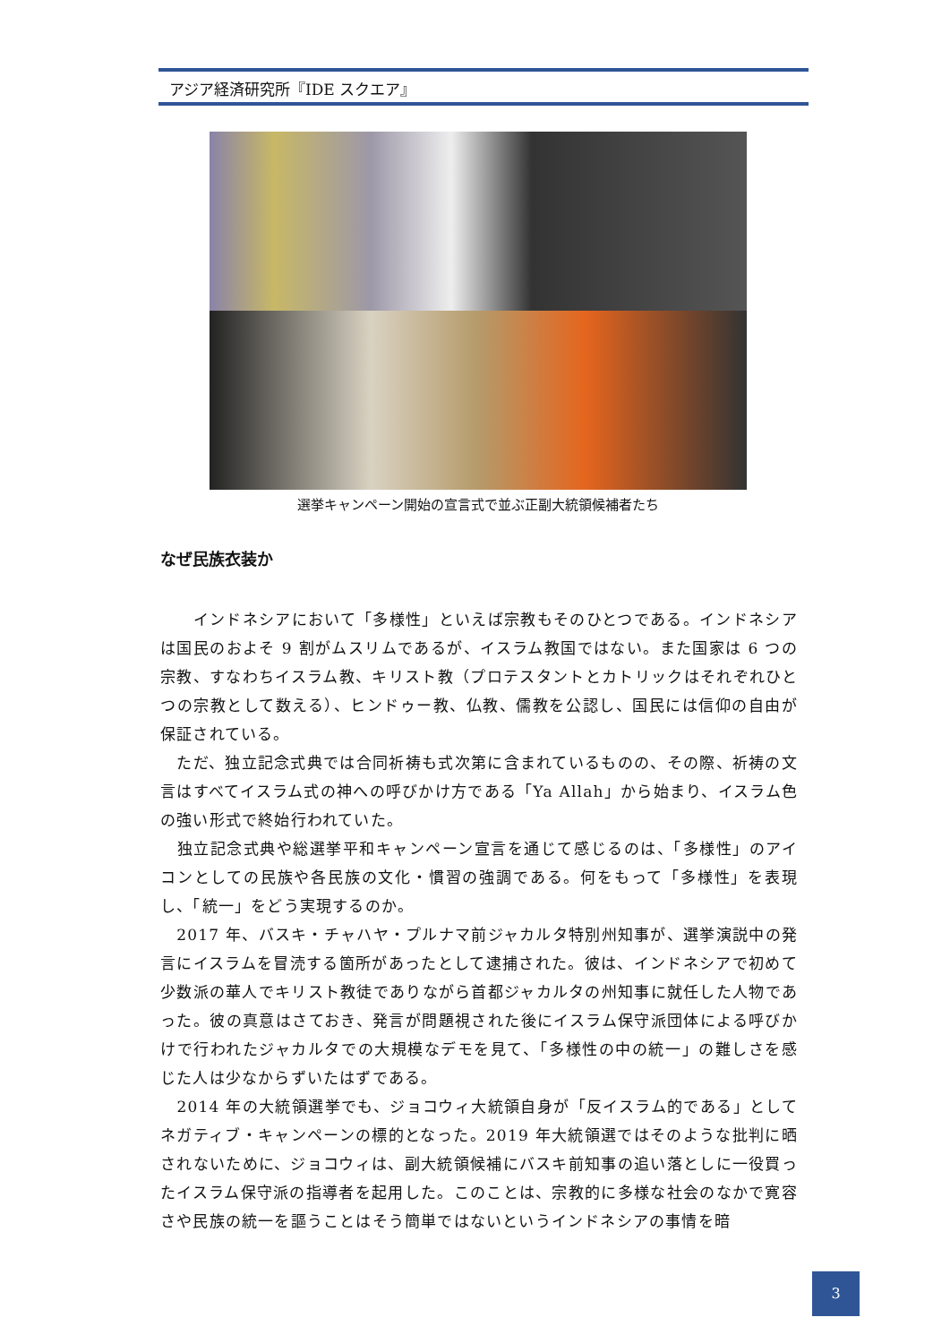アジア経済研究所『IDE スクエア』
選挙キャンペーン開始の宣言式で並ぶ正副大統領候補者たち
なぜ民族衣装か
　　インドネシアにおいて「多様性」といえば宗教もそのひとつである。インドネシアは国民のおよそ 9 割がムスリムであるが、イスラム教国ではない。また国家は 6 つの宗教、すなわちイスラム教、キリスト教（プロテスタントとカトリックはそれぞれひとつの宗教として数える）、ヒンドゥー教、仏教、儒教を公認し、国民には信仰の自由が保証されている。
　ただ、独立記念式典では合同祈祷も式次第に含まれているものの、その際、祈祷の文言はすべてイスラム式の神への呼びかけ方である「Ya Allah」から始まり、イスラム色の強い形式で終始行われていた。
　独立記念式典や総選挙平和キャンペーン宣言を通じて感じるのは、「多様性」のアイコンとしての民族や各民族の文化・慣習の強調である。何をもって「多様性」を表現し、「統一」をどう実現するのか。
　2017 年、バスキ・チャハヤ・プルナマ前ジャカルタ特別州知事が、選挙演説中の発言にイスラムを冒涜する箇所があったとして逮捕された。彼は、インドネシアで初めて少数派の華人でキリスト教徒でありながら首都ジャカルタの州知事に就任した人物であった。彼の真意はさておき、発言が問題視された後にイスラム保守派団体による呼びかけで行われたジャカルタでの大規模なデモを見て、「多様性の中の統一」の難しさを感じた人は少なからずいたはずである。
　2014 年の大統領選挙でも、ジョコウィ大統領自身が「反イスラム的である」としてネガティブ・キャンペーンの標的となった。2019 年大統領選ではそのような批判に晒されないために、ジョコウィは、副大統領候補にバスキ前知事の追い落としに一役買ったイスラム保守派の指導者を起用した。このことは、宗教的に多様な社会のなかで寛容さや民族の統一を謳うことはそう簡単ではないというインドネシアの事情を暗
3